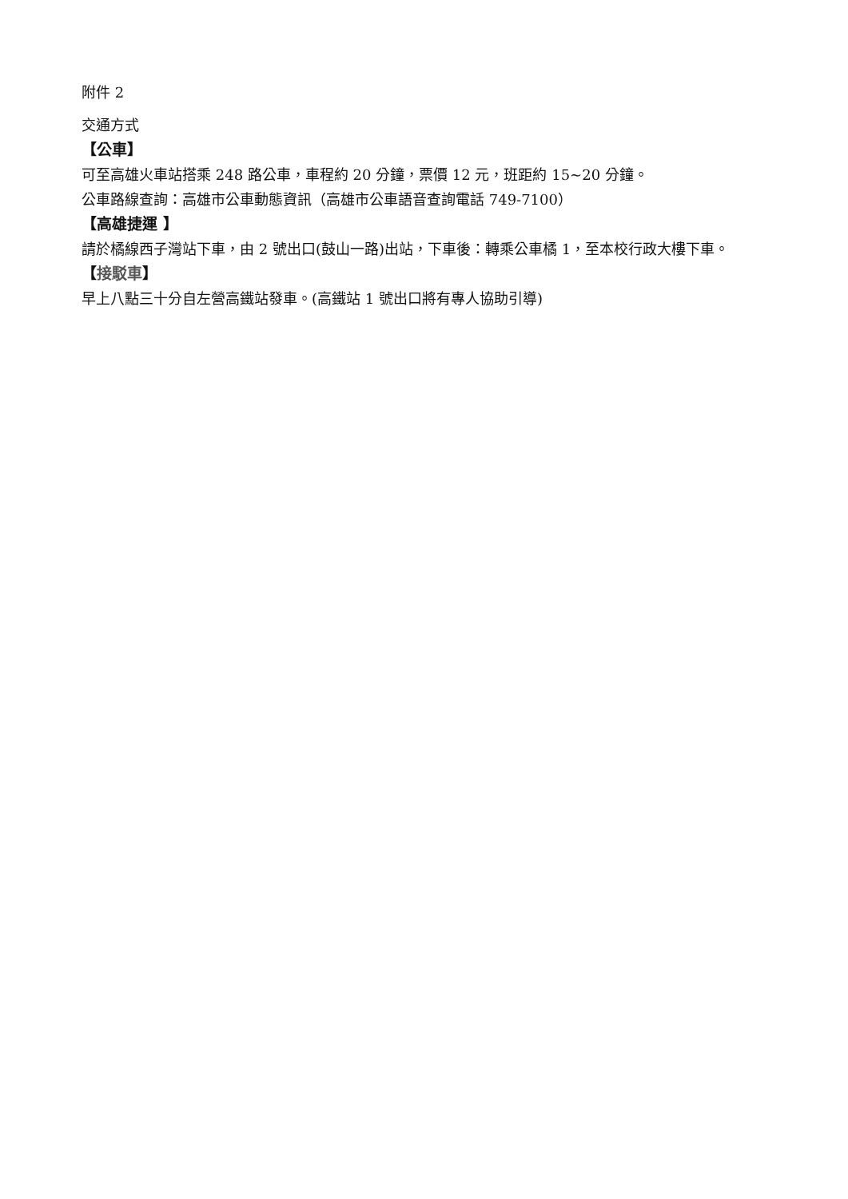附件 2
交通方式
【公車】
可至高雄火車站搭乘 248 路公車，車程約 20 分鐘，票價 12 元，班距約 15~20 分鐘。
公車路線查詢：高雄市公車動態資訊（高雄市公車語音查詢電話 749-7100）
【高雄捷運 】
請於橘線西子灣站下車，由 2 號出口(鼓山一路)出站，下車後：轉乘公車橘 1，至本校行政大樓下車。
【接駁車】
早上八點三十分自左營高鐵站發車。(高鐵站 1 號出口將有專人協助引導)